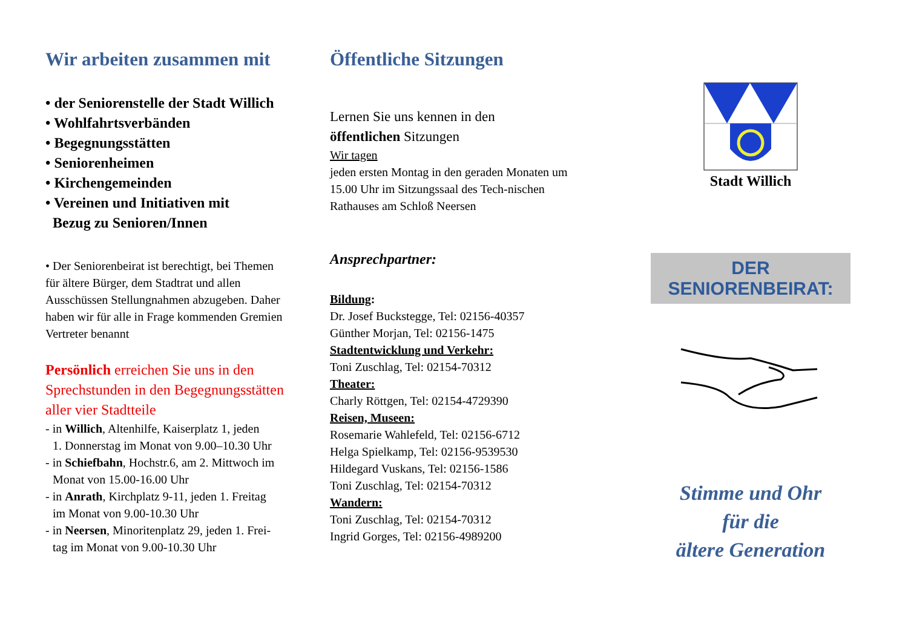Wir arbeiten zusammen mit
• der Seniorenstelle der Stadt Willich
• Wohlfahrtsverbänden
• Begegnungsstätten
• Seniorenheimen
• Kirchengemeinden
• Vereinen und Initiativen mit
Bezug zu Senioren/Innen
• Der Seniorenbeirat ist berechtigt, bei Themen für ältere Bürger, dem Stadtrat und allen Ausschüssen Stellungnahmen abzugeben. Daher haben wir für alle in Frage kommenden Gremien Vertreter benannt
Persönlich erreichen Sie uns in den Sprechstunden in den Begegnungsstätten aller vier Stadtteile
- in Willich, Altenhilfe, Kaiserplatz 1, jeden
1. Donnerstag im Monat von 9.00–10.30 Uhr
- in Schiefbahn, Hochstr.6, am 2. Mittwoch im
Monat von 15.00-16.00 Uhr
- in Anrath, Kirchplatz 9-11, jeden 1. Freitag
im Monat von 9.00-10.30 Uhr
- in Neersen, Minoritenplatz 29, jeden 1. Frei-
tag im Monat von 9.00-10.30 Uhr
Öffentliche Sitzungen
Lernen Sie uns kennen in den
öffentlichen Sitzungen
Wir tagen
jeden ersten Montag in den geraden Monaten um 15.00 Uhr im Sitzungssaal des Tech-nischen Rathauses am Schloß Neersen
Ansprechpartner:
Bildung:
Dr. Josef Buckstegge, Tel: 02156-40357
Günther Morjan, Tel: 02156-1475
Stadtentwicklung und Verkehr:
Toni Zuschlag, Tel: 02154-70312
Theater:
Charly Röttgen, Tel: 02154-4729390
Reisen, Museen:
Rosemarie Wahlefeld, Tel: 02156-6712
Helga Spielkamp, Tel: 02156-9539530
Hildegard Vuskans, Tel: 02156-1586
Toni Zuschlag, Tel: 02154-70312
Wandern:
Toni Zuschlag, Tel: 02154-70312
Ingrid Gorges, Tel: 02156-4989200
Stadt Willich
DER SENIORENBEIRAT:
Stimme und Ohr
für die
ältere Generation